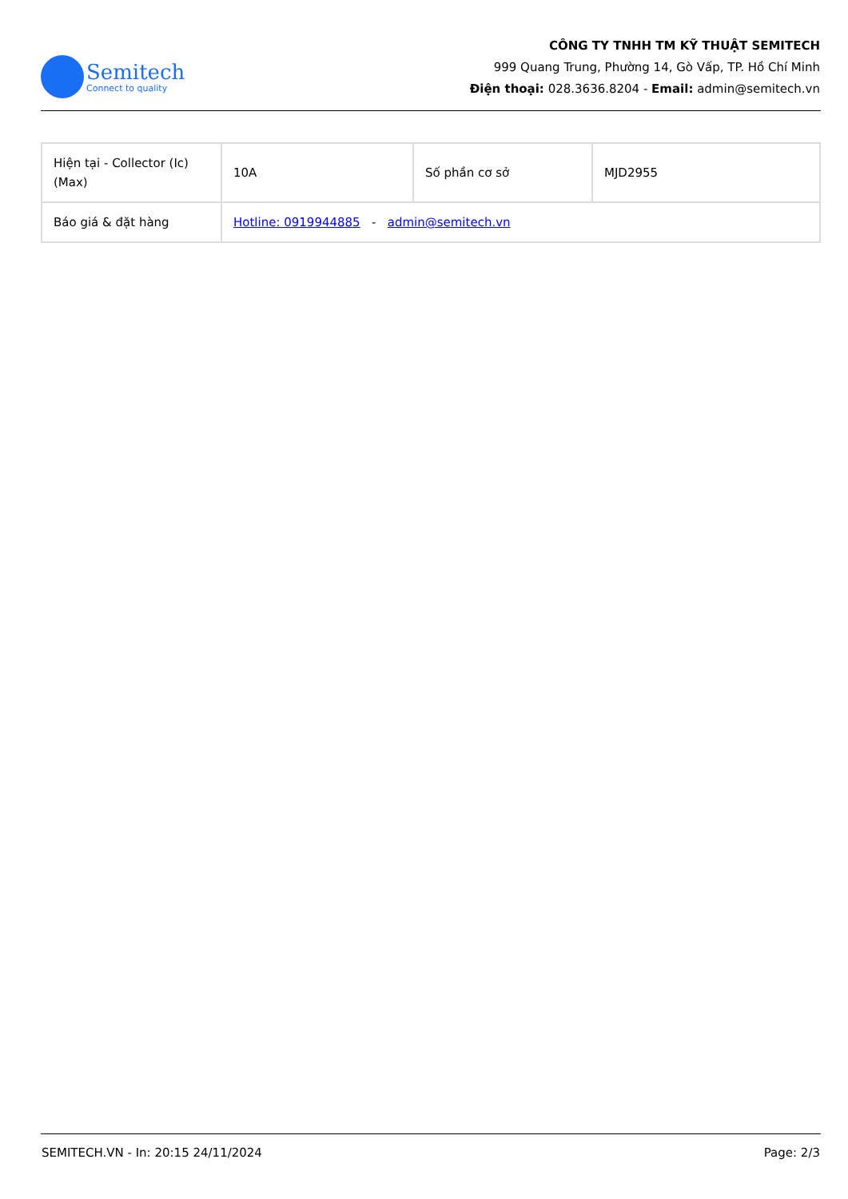Semitech
Connect to quality
CÔNG TY TNHH TM KỸ THUẬT SEMITECH
999 Quang Trung, Phường 14, Gò Vấp, TP. Hồ Chí Minh
Điện thoại: 028.3636.8204 - Email: admin@semitech.vn
| Hiện tại - Collector (Ic) (Max) | 10A | Số phần cơ sở | MJD2955 |
| Báo giá & đặt hàng | Hotline: 0919944885 - admin@semitech.vn | | |
SEMITECH.VN - In: 20:15 24/11/2024 Page: 2/3